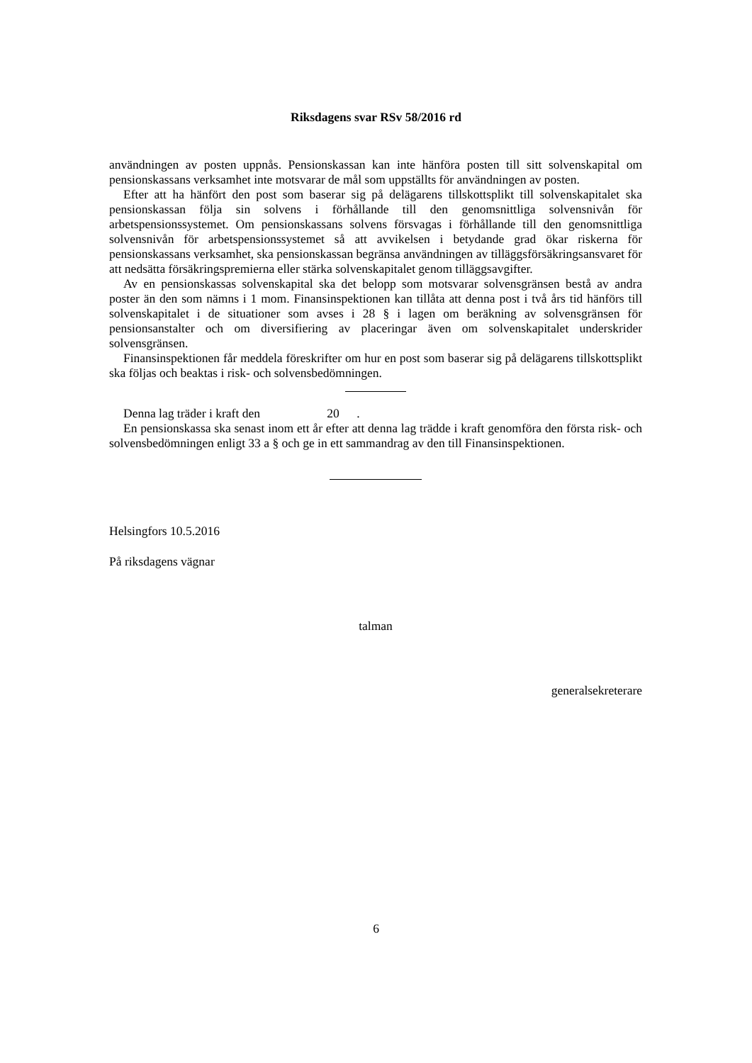Riksdagens svar RSv 58/2016 rd
användningen av posten uppnås. Pensionskassan kan inte hänföra posten till sitt solvenskapital om pensionskassans verksamhet inte motsvarar de mål som uppställts för användningen av posten.
Efter att ha hänfört den post som baserar sig på delägarens tillskottsplikt till solvenskapitalet ska pensionskassan följa sin solvens i förhållande till den genomsnittliga solvensnivån för arbetspensionssystemet. Om pensionskassans solvens försvagas i förhållande till den genomsnittliga solvensnivån för arbetspensionssystemet så att avvikelsen i betydande grad ökar riskerna för pensionskassans verksamhet, ska pensionskassan begränsa användningen av tilläggsförsäkringsansvaret för att nedsätta försäkringspremierna eller stärka solvenskapitalet genom tilläggsavgifter.
Av en pensionskassas solvenskapital ska det belopp som motsvarar solvensgränsen bestå av andra poster än den som nämns i 1 mom. Finansinspektionen kan tillåta att denna post i två års tid hänförs till solvenskapitalet i de situationer som avses i 28 § i lagen om beräkning av solvensgränsen för pensionsanstalter och om diversifiering av placeringar även om solvenskapitalet underskrider solvensgränsen.
Finansinspektionen får meddela föreskrifter om hur en post som baserar sig på delägarens tillskottsplikt ska följas och beaktas i risk- och solvensbedömningen.
Denna lag träder i kraft den 20 .
En pensionskassa ska senast inom ett år efter att denna lag trädde i kraft genomföra den första risk- och solvensbedömningen enligt 33 a § och ge in ett sammandrag av den till Finansinspektionen.
Helsingfors 10.5.2016
På riksdagens vägnar
talman
generalsekreterare
6